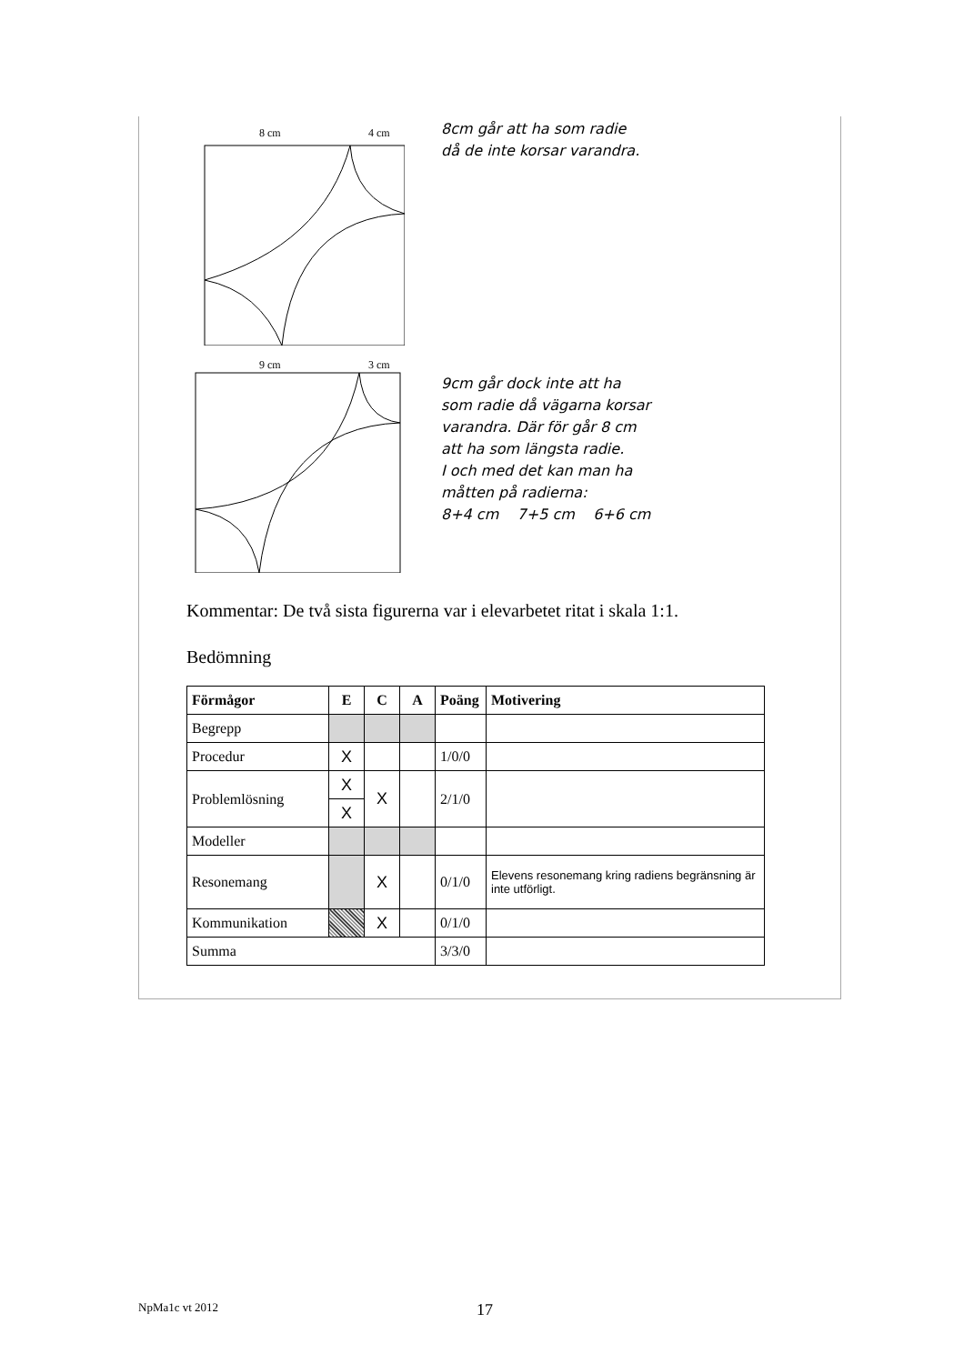8 cm
4 cm
8cm går att ha som radie
då de inte korsar varandra.
9 cm
3 cm
9cm går dock inte att ha
som radie då vägarna korsar
varandra. Där för går 8 cm
att ha som längsta radie.
I och med det kan man ha
måtten på radierna:
8+4 cm 7+5 cm 6+6 cm
Kommentar: De två sista figurerna var i elevarbetet ritat i skala 1:1.
Bedömning
| Förmågor | E | C | A | Poäng | Motivering |
| --- | --- | --- | --- | --- | --- |
| Begrepp | | | | | |
| Procedur | X | | | 1/0/0 | |
| Problemlösning | X | X | | 2/1/0 | |
| | X | | | | |
| Modeller | | | | | |
| Resonemang | | X | | 0/1/0 | Elevens resonemang kring radiens begränsning är inte utförligt. |
| Kommunikation | | X | | 0/1/0 | |
| Summa | | | | 3/3/0 | |
NpMa1c vt 2012 17